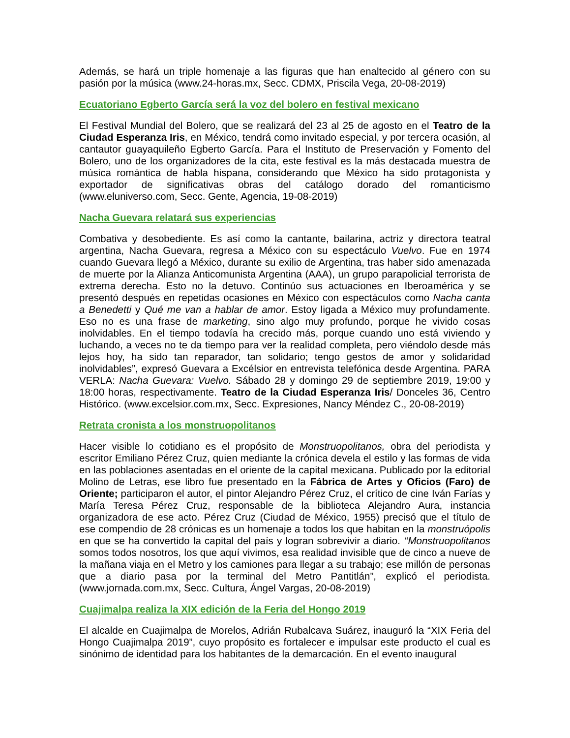Además, se hará un triple homenaje a las figuras que han enaltecido al género con su pasión por la música (www.24-horas.mx, Secc. CDMX, Priscila Vega, 20-08-2019)
Ecuatoriano Egberto García será la voz del bolero en festival mexicano
El Festival Mundial del Bolero, que se realizará del 23 al 25 de agosto en el Teatro de la Ciudad Esperanza Iris, en México, tendrá como invitado especial, y por tercera ocasión, al cantautor guayaquileño Egberto García. Para el Instituto de Preservación y Fomento del Bolero, uno de los organizadores de la cita, este festival es la más destacada muestra de música romántica de habla hispana, considerando que México ha sido protagonista y exportador de significativas obras del catálogo dorado del romanticismo (www.eluniverso.com, Secc. Gente, Agencia, 19-08-2019)
Nacha Guevara relatará sus experiencias
Combativa y desobediente. Es así como la cantante, bailarina, actriz y directora teatral argentina, Nacha Guevara, regresa a México con su espectáculo Vuelvo. Fue en 1974 cuando Guevara llegó a México, durante su exilio de Argentina, tras haber sido amenazada de muerte por la Alianza Anticomunista Argentina (AAA), un grupo parapolicial terrorista de extrema derecha. Esto no la detuvo. Continúo sus actuaciones en Iberoamérica y se presentó después en repetidas ocasiones en México con espectáculos como Nacha canta a Benedetti y Qué me van a hablar de amor. Estoy ligada a México muy profundamente. Eso no es una frase de marketing, sino algo muy profundo, porque he vivido cosas inolvidables. En el tiempo todavía ha crecido más, porque cuando uno está viviendo y luchando, a veces no te da tiempo para ver la realidad completa, pero viéndolo desde más lejos hoy, ha sido tan reparador, tan solidario; tengo gestos de amor y solidaridad inolvidables”, expresó Guevara a Excélsior en entrevista telefónica desde Argentina. PARA VERLA: Nacha Guevara: Vuelvo. Sábado 28 y domingo 29 de septiembre 2019, 19:00 y 18:00 horas, respectivamente. Teatro de la Ciudad Esperanza Iris/ Donceles 36, Centro Histórico. (www.excelsior.com.mx, Secc. Expresiones, Nancy Méndez C., 20-08-2019)
Retrata cronista a los monstruopolitanos
Hacer visible lo cotidiano es el propósito de Monstruopolitanos, obra del periodista y escritor Emiliano Pérez Cruz, quien mediante la crónica devela el estilo y las formas de vida en las poblaciones asentadas en el oriente de la capital mexicana. Publicado por la editorial Molino de Letras, ese libro fue presentado en la Fábrica de Artes y Oficios (Faro) de Oriente; participaron el autor, el pintor Alejandro Pérez Cruz, el crítico de cine Iván Farías y María Teresa Pérez Cruz, responsable de la biblioteca Alejandro Aura, instancia organizadora de ese acto. Pérez Cruz (Ciudad de México, 1955) precisó que el título de ese compendio de 28 crónicas es un homenaje a todos los que habitan en la monstruópolis en que se ha convertido la capital del país y logran sobrevivir a diario. ‘‘Monstruopolitanos somos todos nosotros, los que aquí vivimos, esa realidad invisible que de cinco a nueve de la mañana viaja en el Metro y los camiones para llegar a su trabajo; ese millón de personas que a diario pasa por la terminal del Metro Pantitlán”, explicó el periodista. (www.jornada.com.mx, Secc. Cultura, Ángel Vargas, 20-08-2019)
Cuajimalpa realiza la XIX edición de la Feria del Hongo 2019
El alcalde en Cuajimalpa de Morelos, Adrián Rubalcava Suárez, inauguró la “XIX Feria del Hongo Cuajimalpa 2019”, cuyo propósito es fortalecer e impulsar este producto el cual es sinónimo de identidad para los habitantes de la demarcación. En el evento inaugural